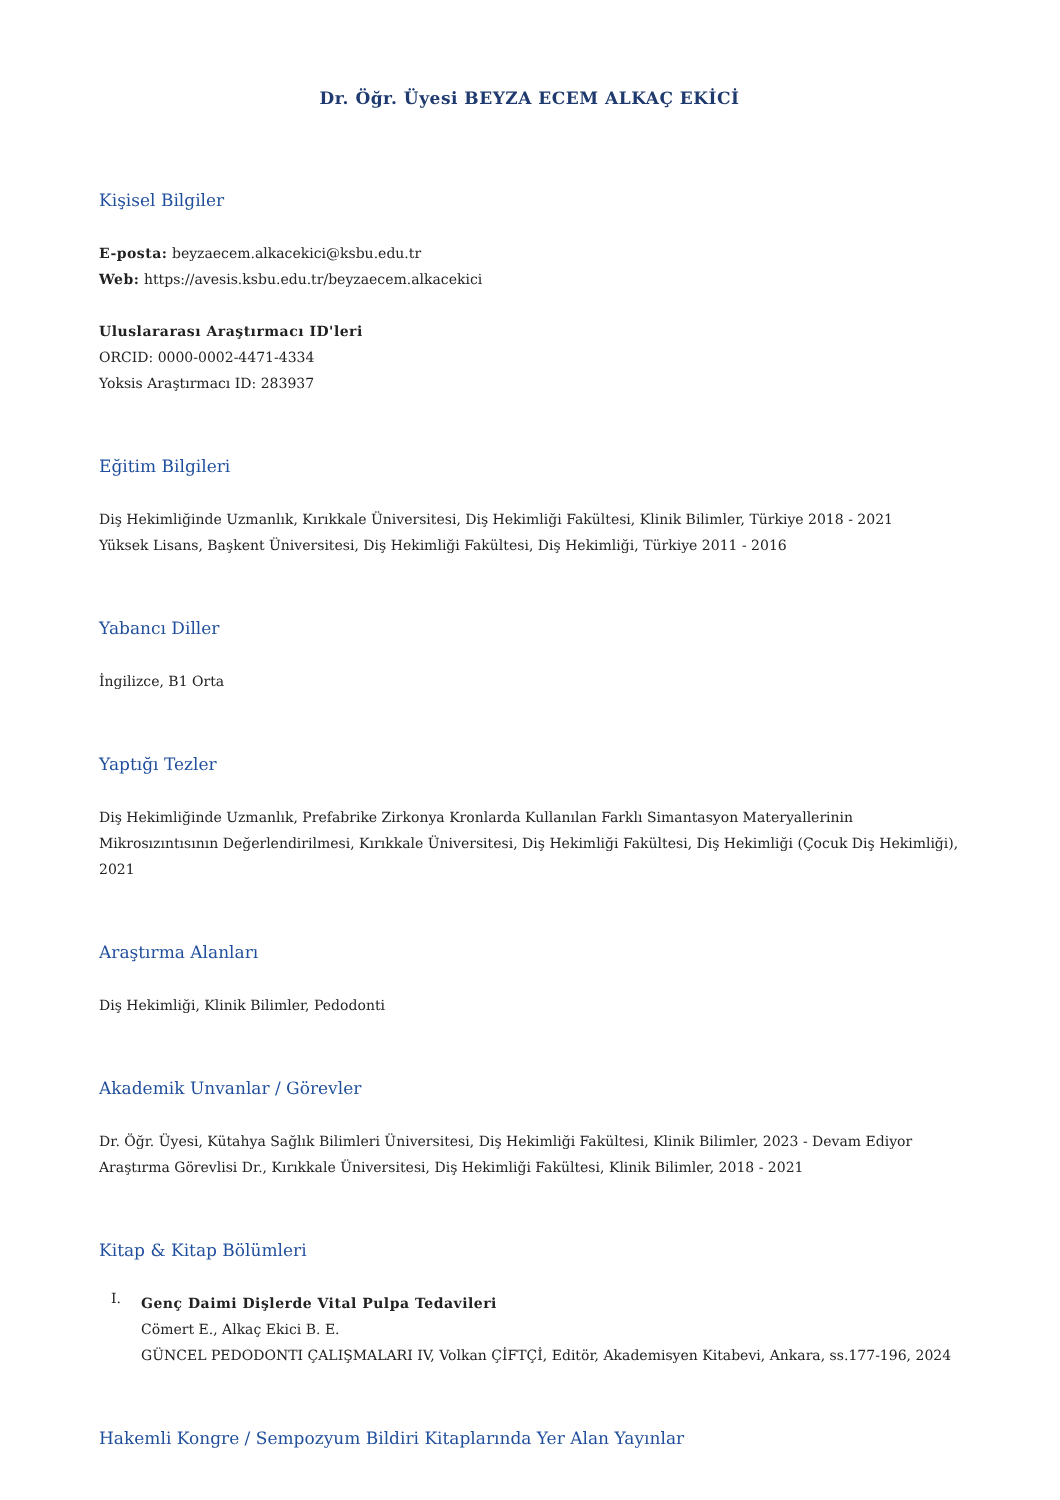Dr. Öğr. Üyesi BEYZA ECEM ALKAÇ EKİCİ
Kişisel Bilgiler
E-posta: beyzaecem.alkacekici@ksbu.edu.tr
Web: https://avesis.ksbu.edu.tr/beyzaecem.alkacekici
Uluslararası Araştırmacı ID'leri
ORCID: 0000-0002-4471-4334
Yoksis Araştırmacı ID: 283937
Eğitim Bilgileri
Diş Hekimliğinde Uzmanlık, Kırıkkale Üniversitesi, Diş Hekimliği Fakültesi, Klinik Bilimler, Türkiye 2018 - 2021
Yüksek Lisans, Başkent Üniversitesi, Diş Hekimliği Fakültesi, Diş Hekimliği, Türkiye 2011 - 2016
Yabancı Diller
İngilizce, B1 Orta
Yaptığı Tezler
Diş Hekimliğinde Uzmanlık, Prefabrike Zirkonya Kronlarda Kullanılan Farklı Simantasyon Materyallerinin Mikrosızıntısının Değerlendirilmesi, Kırıkkale Üniversitesi, Diş Hekimliği Fakültesi, Diş Hekimliği (Çocuk Diş Hekimliği), 2021
Araştırma Alanları
Diş Hekimliği, Klinik Bilimler, Pedodonti
Akademik Unvanlar / Görevler
Dr. Öğr. Üyesi, Kütahya Sağlık Bilimleri Üniversitesi, Diş Hekimliği Fakültesi, Klinik Bilimler, 2023 - Devam Ediyor
Araştırma Görevlisi Dr., Kırıkkale Üniversitesi, Diş Hekimliği Fakültesi, Klinik Bilimler, 2018 - 2021
Kitap & Kitap Bölümleri
I.
Genç Daimi Dişlerde Vital Pulpa Tedavileri
Cömert E., Alkaç Ekici B. E.
GÜNCEL PEDODONTI ÇALIŞMALARI IV, Volkan ÇİFTÇİ, Editör, Akademisyen Kitabevi, Ankara, ss.177-196, 2024
Hakemli Kongre / Sempozyum Bildiri Kitaplarında Yer Alan Yayınlar